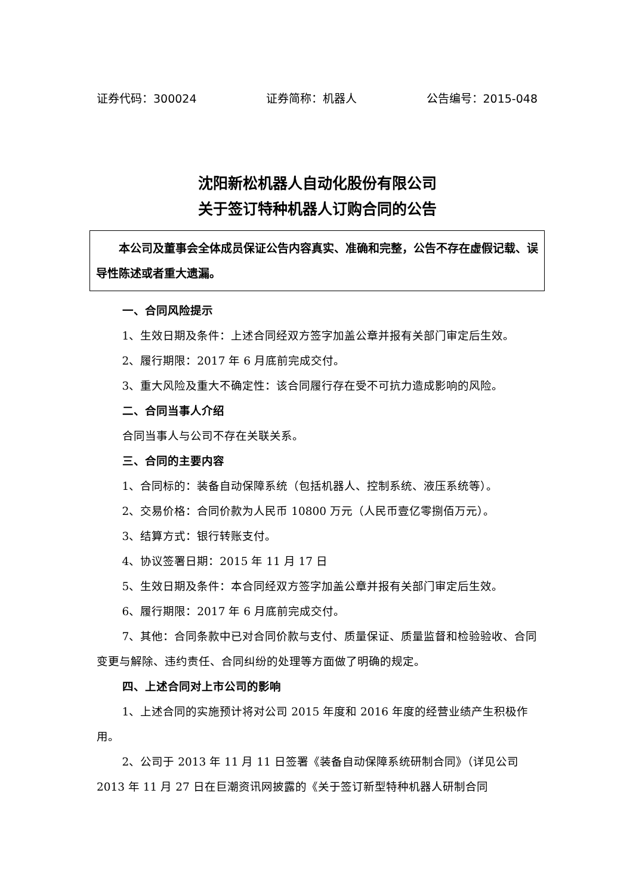证券代码：300024 证券简称：机器人 公告编号：2015-048
沈阳新松机器人自动化股份有限公司
关于签订特种机器人订购合同的公告
本公司及董事会全体成员保证公告内容真实、准确和完整，公告不存在虚假记载、误导性陈述或者重大遗漏。
一、合同风险提示
1、生效日期及条件：上述合同经双方签字加盖公章并报有关部门审定后生效。
2、履行期限：2017 年 6 月底前完成交付。
3、重大风险及重大不确定性：该合同履行存在受不可抗力造成影响的风险。
二、合同当事人介绍
合同当事人与公司不存在关联关系。
三、合同的主要内容
1、合同标的：装备自动保障系统（包括机器人、控制系统、液压系统等）。
2、交易价格：合同价款为人民币 10800 万元（人民币壹亿零捌佰万元）。
3、结算方式：银行转账支付。
4、协议签署日期：2015 年 11 月 17 日
5、生效日期及条件：本合同经双方签字加盖公章并报有关部门审定后生效。
6、履行期限：2017 年 6 月底前完成交付。
7、其他：合同条款中已对合同价款与支付、质量保证、质量监督和检验验收、合同变更与解除、违约责任、合同纠纷的处理等方面做了明确的规定。
四、上述合同对上市公司的影响
1、上述合同的实施预计将对公司 2015 年度和 2016 年度的经营业绩产生积极作用。
2、公司于 2013 年 11 月 11 日签署《装备自动保障系统研制合同》（详见公司 2013 年 11 月 27 日在巨潮资讯网披露的《关于签订新型特种机器人研制合同